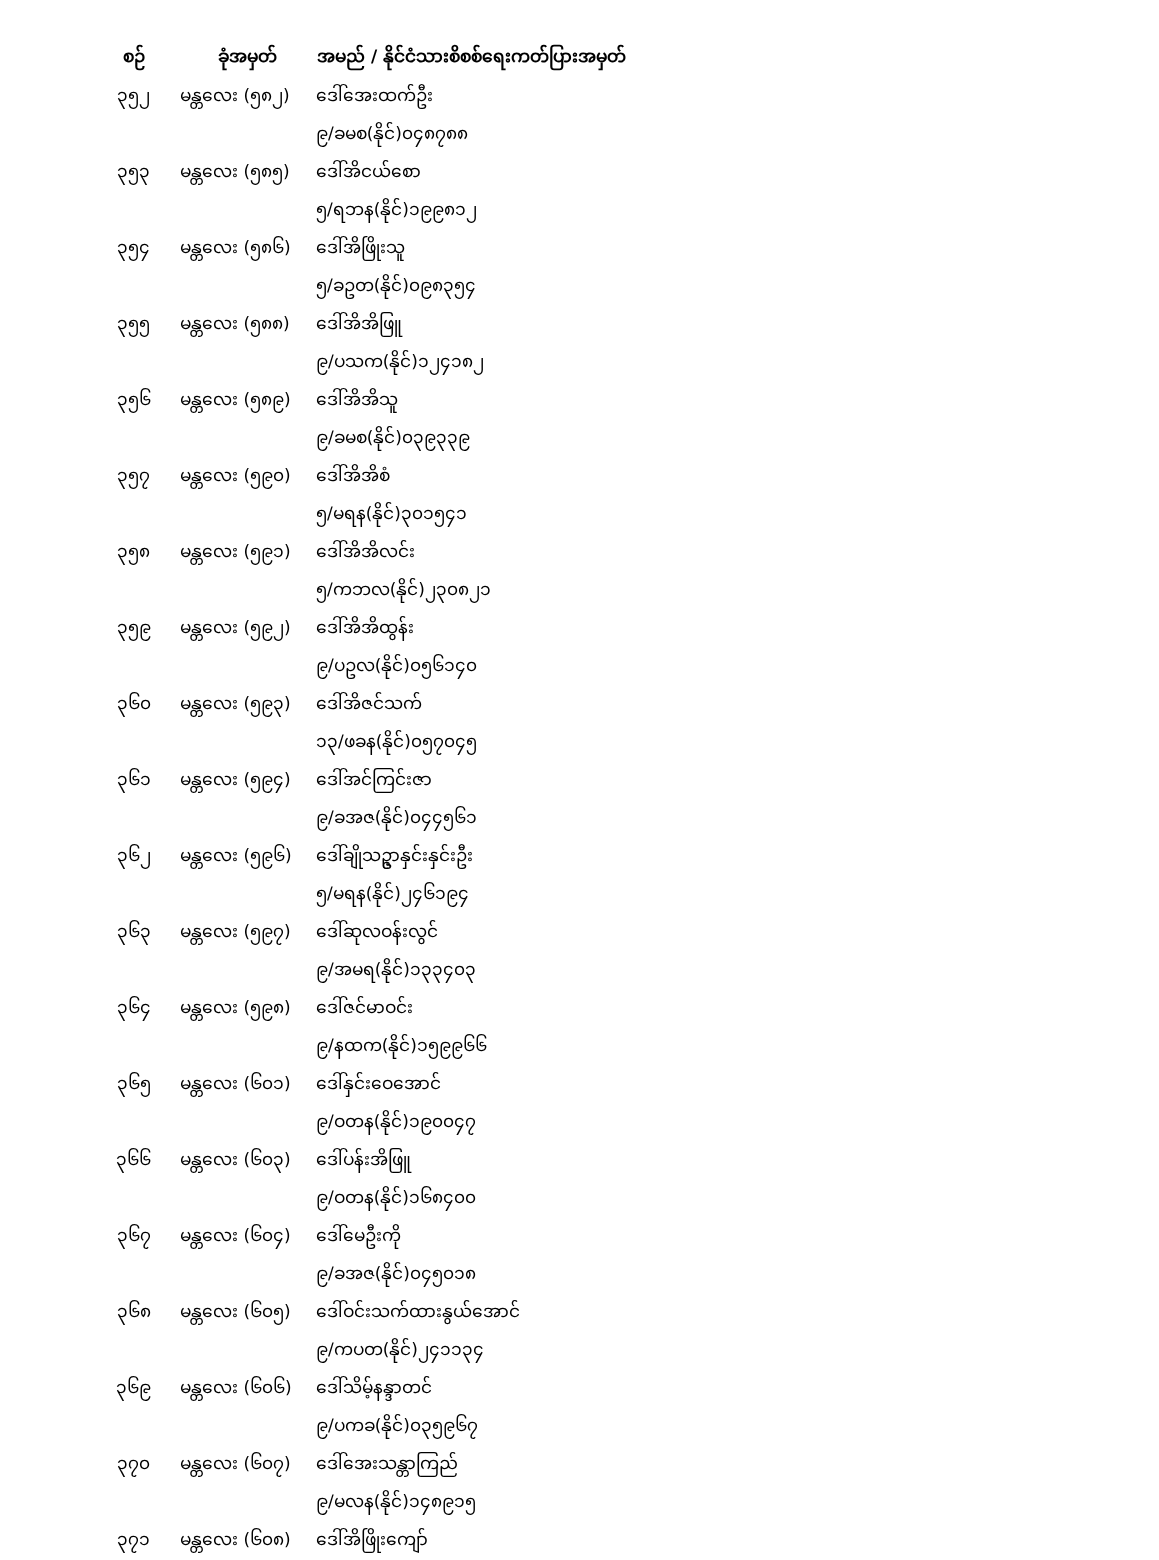| စဉ် | ခုံအမှတ် | အမည် / နိုင်ငံသားစိစစ်ရေးကတ်ပြားအမှတ် |
| --- | --- | --- |
| ၃၅၂ | မန္တလေး (၅၈၂) | ဒေါ်အေးထက်ဦး |
| | | ၉/ခမစ(နိုင်)၀၄၈၇၈၈ |
| ၃၅၃ | မန္တလေး (၅၈၅) | ဒေါ်အိငယ်စော |
| | | ၅/ရဘန(နိုင်)၁၉၉၈၁၂ |
| ၃၅၄ | မန္တလေး (၅၈၆) | ဒေါ်အိဖြိုးသူ |
| | | ၅/ခဥတ(နိုင်)၀၉၈၃၅၄ |
| ၃၅၅ | မန္တလေး (၅၈၈) | ဒေါ်အိအိဖြူ |
| | | ၉/ပသက(နိုင်)၁၂၄၁၈၂ |
| ၃၅၆ | မန္တလေး (၅၈၉) | ဒေါ်အိအိသူ |
| | | ၉/ခမစ(နိုင်)၀၃၉၃၃၉ |
| ၃၅၇ | မန္တလေး (၅၉၀) | ဒေါ်အိအိစံ |
| | | ၅/မရန(နိုင်)၃၀၁၅၄၁ |
| ၃၅၈ | မန္တလေး (၅၉၁) | ဒေါ်အိအိလင်း |
| | | ၅/ကဘလ(နိုင်)၂၃၀၈၂၁ |
| ၃၅၉ | မန္တလေး (၅၉၂) | ဒေါ်အိအိထွန်း |
| | | ၉/ပဥလ(နိုင်)၀၅၆၁၄၀ |
| ၃၆၀ | မန္တလေး (၅၉၃) | ဒေါ်အိဇင်သက် |
| | | ၁၃/ဖခန(နိုင်)၀၅၇၀၄၅ |
| ၃၆၁ | မန္တလေး (၅၉၄) | ဒေါ်အင်ကြင်းဇာ |
| | | ၉/ခအဇ(နိုင်)၀၄၄၅၆၁ |
| ၃၆၂ | မန္တလေး (၅၉၆) | ဒေါ်ချိုသဥ္ဇာနှင်းနှင်းဦး |
| | | ၅/မရန(နိုင်)၂၄၆၁၉၄ |
| ၃၆၃ | မန္တလေး (၅၉၇) | ဒေါ်ဆုလဝန်းလွင် |
| | | ၉/အမရ(နိုင်)၁၃၃၄၀၃ |
| ၃၆၄ | မန္တလေး (၅၉၈) | ဒေါ်ဇင်မာဝင်း |
| | | ၉/နထက(နိုင်)၁၅၉၉၆၆ |
| ၃၆၅ | မန္တလေး (၆၀၁) | ဒေါ်နှင်းဝေအောင် |
| | | ၉/ဝတန(နိုင်)၁၉၀၀၄၇ |
| ၃၆၆ | မန္တလေး (၆၀၃) | ဒေါ်ပန်းအိဖြူ |
| | | ၉/ဝတန(နိုင်)၁၆၈၄၀၀ |
| ၃၆၇ | မန္တလေး (၆၀၄) | ဒေါ်မေဦးကို |
| | | ၉/ခအဇ(နိုင်)၀၄၅၀၁၈ |
| ၃၆၈ | မန္တလေး (၆၀၅) | ဒေါ်ဝင်းသက်ထားနွယ်အောင် |
| | | ၉/ကပတ(နိုင်)၂၄၁၁၃၄ |
| ၃၆၉ | မန္တလေး (၆၀၆) | ဒေါ်သိမ့်နန္ဒာတင် |
| | | ၉/ပကခ(နိုင်)၀၃၅၉၆၇ |
| ၃၇၀ | မန္တလေး (၆၀၇) | ဒေါ်အေးသန္တာကြည် |
| | | ၉/မလန(နိုင်)၁၄၈၉၁၅ |
| ၃၇၁ | မန္တလေး (၆၀၈) | ဒေါ်အိဖြိုးကျော် |